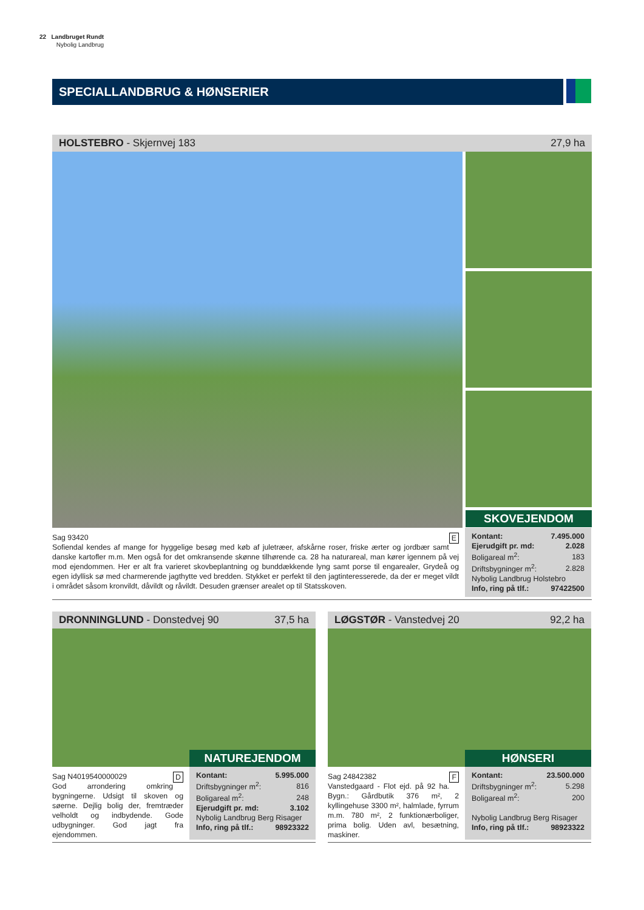22 Landbruget Rundt
Nybolig Landbrug
SPECIALLANDBRUG & HØNSERIER
HOLSTEBRO - Skjernvej 183 27,9 ha
SKOVEJENDOM
Sag 93420 E
Sofiendal kendes af mange for hyggelige besøg med køb af juletræer, afskårne roser, friske ærter og jordbær samt danske kartofler m.m. Men også for det omkransende skønne tilhørende ca. 28 ha naturareal, man kører igennem på vej mod ejendommen. Her er alt fra varieret skovbeplantning og bunddækkende lyng samt porse til engarealer, Grydeå og egen idyllisk sø med charmerende jagthytte ved bredden. Stykket er perfekt til den jagtinteresserede, da der er meget vildt i området såsom kronvildt, dåvildt og råvildt. Desuden grænser arealet op til Statsskoven.
| Kontant: | 7.495.000 |
| Ejerudgift pr. md: | 2.028 |
| Boligareal m<sup>2</sup>: | 183 |
| Driftsbygninger m<sup>2</sup>: | 2.828 |
| Nybolig Landbrug Holstebro | |
| Info, ring på tlf.: | 97422500 |
DRONNINGLUND - Donstedvej 90 37,5 ha
NATUREJENDOM
Sag N4019540000029 D
God arrondering omkring bygningerne. Udsigt til skoven og søerne. Dejlig bolig der, fremtræder velholdt og indbydende. Gode udbygninger. God jagt fra ejendommen.
| Kontant: | 5.995.000 |
| Driftsbygninger m<sup>2</sup>: | 816 |
| Boligareal m<sup>2</sup>: | 248 |
| Ejerudgift pr. md: | 3.102 |
| Nybolig Landbrug Berg Risager | |
| Info, ring på tlf.: | 98923322 |
LØGSTØR - Vanstedvej 20 92,2 ha
HØNSERI
Sag 24842382 F
Vanstedgaard - Flot ejd. på 92 ha. Bygn.: Gårdbutik 376 m², 2 kyllingehuse 3300 m², halmlade, fyrrum m.m. 780 m², 2 funktionærboliger, prima bolig. Uden avl, besætning, maskiner.
| Kontant: | 23.500.000 |
| Driftsbygninger m<sup>2</sup>: | 5.298 |
| Boligareal m<sup>2</sup>: | 200 |
| Nybolig Landbrug Berg Risager | |
| Info, ring på tlf.: | 98923322 |